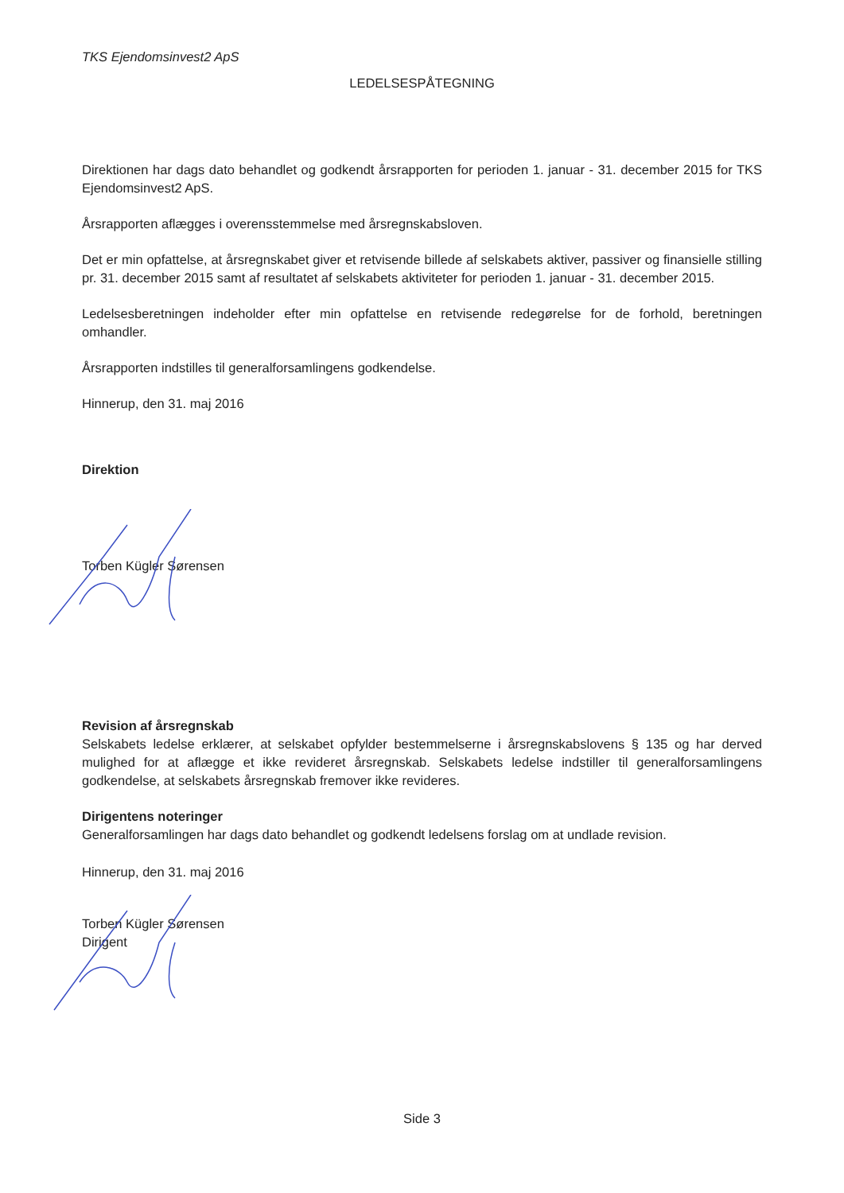TKS Ejendomsinvest2 ApS
LEDELSESPÅTEGNING
Direktionen har dags dato behandlet og godkendt årsrapporten for perioden 1. januar - 31. december 2015 for TKS Ejendomsinvest2 ApS.
Årsrapporten aflægges i overensstemmelse med årsregnskabsloven.
Det er min opfattelse, at årsregnskabet giver et retvisende billede af selskabets aktiver, passiver og finansielle stilling pr. 31. december 2015 samt af resultatet af selskabets aktiviteter for perioden 1. januar - 31. december 2015.
Ledelsesberetningen indeholder efter min opfattelse en retvisende redegørelse for de forhold, beretningen omhandler.
Årsrapporten indstilles til generalforsamlingens godkendelse.
Hinnerup, den 31. maj 2016
Direktion
Torben Kügler Sørensen
Revision af årsregnskab
Selskabets ledelse erklærer, at selskabet opfylder bestemmelserne i årsregnskabslovens § 135 og har derved mulighed for at aflægge et ikke revideret årsregnskab. Selskabets ledelse indstiller til generalforsamlingens godkendelse, at selskabets årsregnskab fremover ikke revideres.
Dirigentens noteringer
Generalforsamlingen har dags dato behandlet og godkendt ledelsens forslag om at undlade revision.
Hinnerup, den 31. maj 2016
Torben Kügler Sørensen
Dirigent
Side 3